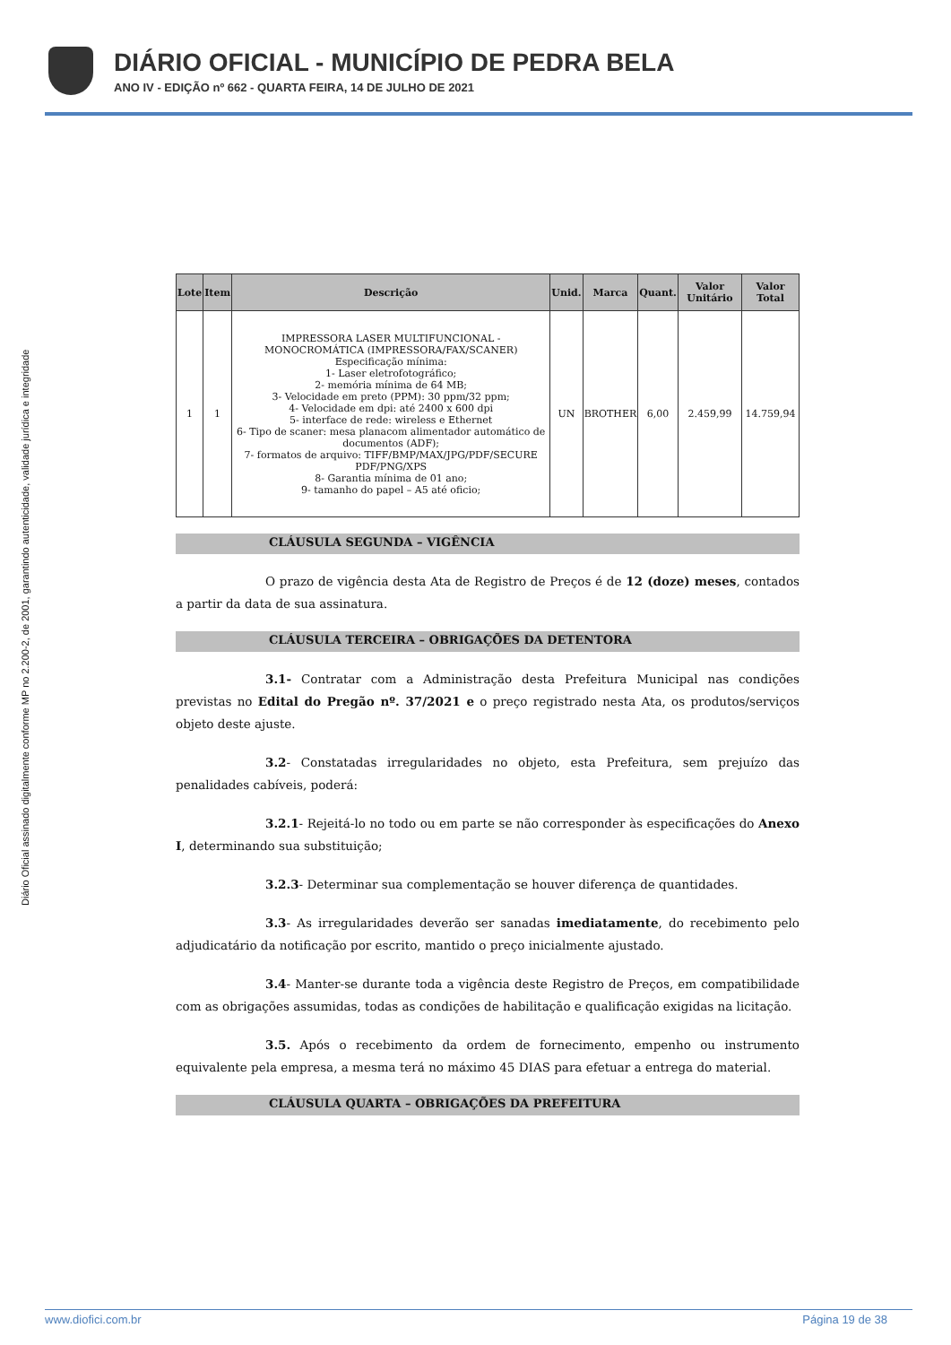DIÁRIO OFICIAL - MUNICÍPIO DE PEDRA BELA
ANO IV - EDIÇÃO nº 662 - QUARTA FEIRA, 14 DE JULHO DE 2021
Diário Oficial assinado digitalmente conforme MP no 2.200-2, de 2001, garantindo autenticidade, validade jurídica e integridade
| Lote | Item | Descrição | Unid. | Marca | Quant. | Valor Unitário | Valor Total |
| --- | --- | --- | --- | --- | --- | --- | --- |
| 1 | 1 | IMPRESSORA LASER MULTIFUNCIONAL - MONOCROMÁTICA (IMPRESSORA/FAX/SCANER) Especificação mínima: 1- Laser eletrofotográfico; 2- memória mínima de 64 MB; 3- Velocidade em preto (PPM): 30 ppm/32 ppm; 4- Velocidade em dpi: até 2400 x 600 dpi 5- interface de rede: wireless e Ethernet 6- Tipo de scaner: mesa planacom alimentador automático de documentos (ADF); 7- formatos de arquivo: TIFF/BMP/MAX/JPG/PDF/SECURE PDF/PNG/XPS 8- Garantia mínima de 01 ano; 9- tamanho do papel – A5 até oficio; | UN | BROTHER | 6,00 | 2.459,99 | 14.759,94 |
CLÁUSULA SEGUNDA – VIGÊNCIA
O prazo de vigência desta Ata de Registro de Preços é de 12 (doze) meses, contados a partir da data de sua assinatura.
CLÁUSULA TERCEIRA – OBRIGAÇÕES DA DETENTORA
3.1- Contratar com a Administração desta Prefeitura Municipal nas condições previstas no Edital do Pregão nº. 37/2021 e o preço registrado nesta Ata, os produtos/serviços objeto deste ajuste.
3.2- Constatadas irregularidades no objeto, esta Prefeitura, sem prejuízo das penalidades cabíveis, poderá:
3.2.1- Rejeitá-lo no todo ou em parte se não corresponder às especificações do Anexo I, determinando sua substituição;
3.2.3- Determinar sua complementação se houver diferença de quantidades.
3.3- As irregularidades deverão ser sanadas imediatamente, do recebimento pelo adjudicatário da notificação por escrito, mantido o preço inicialmente ajustado.
3.4- Manter-se durante toda a vigência deste Registro de Preços, em compatibilidade com as obrigações assumidas, todas as condições de habilitação e qualificação exigidas na licitação.
3.5. Após o recebimento da ordem de fornecimento, empenho ou instrumento equivalente pela empresa, a mesma terá no máximo 45 DIAS para efetuar a entrega do material.
CLÁUSULA QUARTA – OBRIGAÇÕES DA PREFEITURA
www.diofici.com.br Página 19 de 38